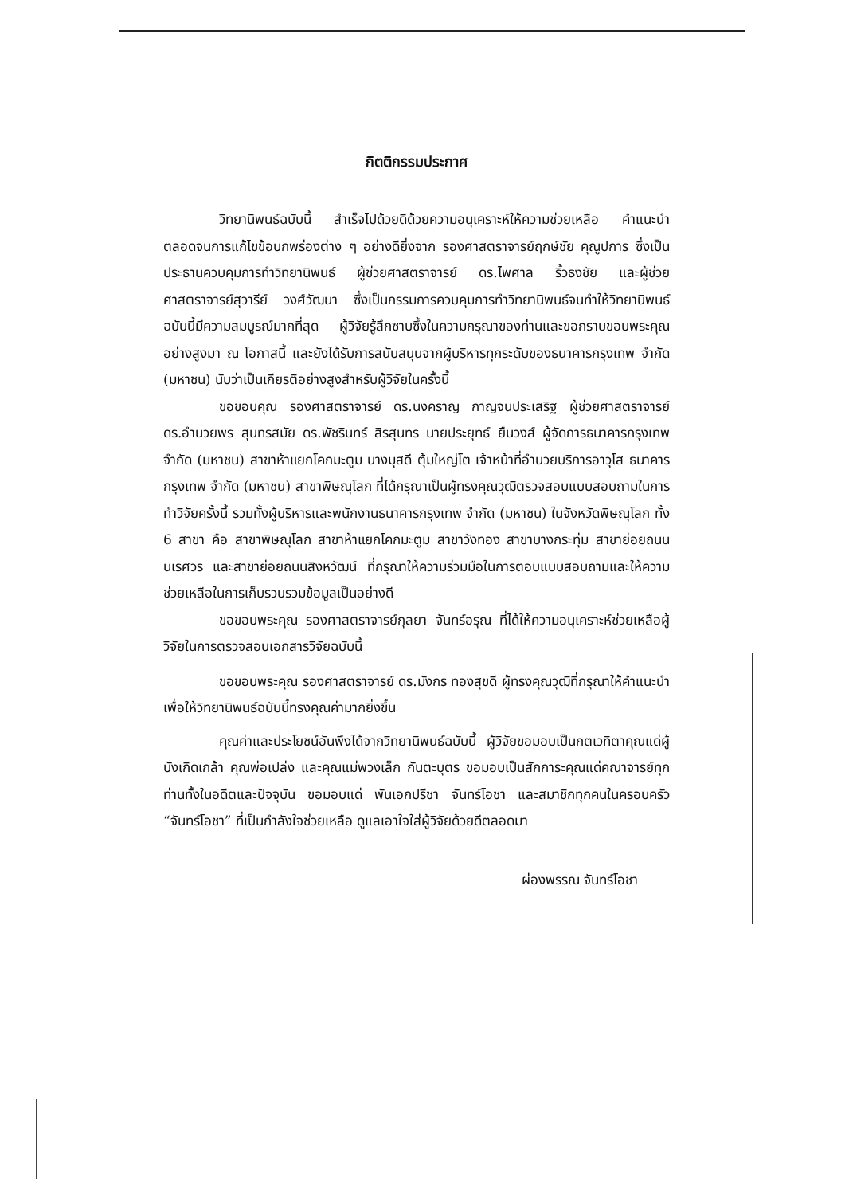กิตติกรรมประกาศ
วิทยานิพนธ์ฉบับนี้ สำเร็จไปด้วยดีด้วยความอนุเคราะห์ให้ความช่วยเหลือ คำแนะนำ ตลอดจนการแก้ไขข้อบกพร่องต่าง ๆ อย่างดียิ่งจาก รองศาสตราจารย์ฤกษ์ชัย คุณูปการ ซึ่งเป็นประธานควบคุมการทำวิทยานิพนธ์ ผู้ช่วยศาสตราจารย์ ดร.ไพศาล ริ้วธงชัย และผู้ช่วยศาสตราจารย์สุวารีย์ วงศ์วัฒนา ซึ่งเป็นกรรมการควบคุมการทำวิทยานิพนธ์จนทำให้วิทยานิพนธ์ฉบับนี้มีความสมบูรณ์มากที่สุด ผู้วิจัยรู้สึกซาบซึ้งในความกรุณาของท่านและขอกราบขอบพระคุณอย่างสูงมา ณ โอกาสนี้ และยังได้รับการสนับสนุนจากผู้บริหารทุกระดับของธนาคารกรุงเทพ จำกัด (มหาชน) นับว่าเป็นเกียรติอย่างสูงสำหรับผู้วิจัยในครั้งนี้
ขอขอบคุณ รองศาสตราจารย์ ดร.นงคราญ กาญจนประเสริฐ ผู้ช่วยศาสตราจารย์ ดร.อำนวยพร สุนทรสมัย ดร.พัชรินทร์ สิรสุนทร นายประยุทธ์ ยืนวงส์ ผู้จัดการธนาคารกรุงเทพ จำกัด (มหาชน) สาขาห้าแยกโคกมะตูม นางมุสดี ตุ้มใหญ่โต เจ้าหน้าที่อำนวยบริการอาวุโส ธนาคารกรุงเทพ จำกัด (มหาชน) สาขาพิษณุโลก ที่ได้กรุณาเป็นผู้ทรงคุณวุฒิตรวจสอบแบบสอบถามในการทำวิจัยครั้งนี้ รวมทั้งผู้บริหารและพนักงานธนาคารกรุงเทพ จำกัด (มหาชน) ในจังหวัดพิษณุโลก ทั้ง 6 สาขา คือ สาขาพิษณุโลก สาขาห้าแยกโคกมะตูม สาขาวังทอง สาขาบางกระทุ่ม สาขาย่อยถนนนเรศวร และสาขาย่อยถนนสิงหวัฒน์ ที่กรุณาให้ความร่วมมือในการตอบแบบสอบถามและให้ความช่วยเหลือในการเก็บรวบรวมข้อมูลเป็นอย่างดี
ขอขอบพระคุณ รองศาสตราจารย์กุลยา จันทร์อรุณ ที่ได้ให้ความอนุเคราะห์ช่วยเหลือผู้วิจัยในการตรวจสอบเอกสารวิจัยฉบับนี้
ขอขอบพระคุณ รองศาสตราจารย์ ดร.มังกร ทองสุขดี ผู้ทรงคุณวุฒิที่กรุณาให้คำแนะนำเพื่อให้วิทยานิพนธ์ฉบับนี้ทรงคุณค่ามากยิ่งขึ้น
คุณค่าและประโยชน์อันพึงได้จากวิทยานิพนธ์ฉบับนี้ ผู้วิจัยขอมอบเป็นกตเวทิตาคุณแด่ผู้บังเกิดเกล้า คุณพ่อเปล่ง และคุณแม่พวงเล็ก กันตะบุตร ขอมอบเป็นสักการะคุณแด่คณาจารย์ทุกท่านทั้งในอดีตและปัจจุบัน ขอมอบแด่ พันเอกปรีชา จันทร์โอชา และสมาชิกทุกคนในครอบครัว “จันทร์โอชา” ที่เป็นกำลังใจช่วยเหลือ ดูแลเอาใจใส่ผู้วิจัยด้วยดีตลอดมา
ผ่องพรรณ จันทร์โอชา